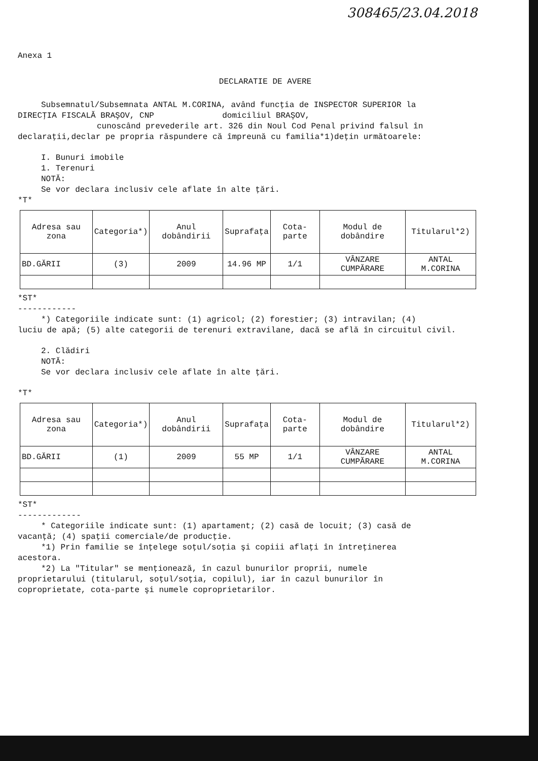308465/23.04.2018
Anexa 1
DECLARATIE DE AVERE
Subsemnatul/Subsemnata ANTAL M.CORINA, având funcţia de INSPECTOR SUPERIOR la
DIRECŢIA FISCALĂ BRAŞOV, CNP domiciliul BRAŞOV,
cunoscând prevederile art. 326 din Noul Cod Penal privind falsul în
declaraţii,declar pe propria răspundere că împreună cu familia*1)deţin următoarele:
I. Bunuri imobile
1. Terenuri
NOTĂ:
Se vor declara inclusiv cele aflate în alte ţări.
*T*
| Adresa sau zona | Categoria*) | Anul dobândirii | Suprafaţa | Cota-parte | Modul de dobândire | Titularul*2) |
| --- | --- | --- | --- | --- | --- | --- |
| BD.GĂRII | (3) | 2009 | 14.96 MP | 1/1 | VÂNZARE CUMPĂRARE | ANTAL M.CORINA |
*ST*
------------
*) Categoriile indicate sunt: (1) agricol; (2) forestier; (3) intravilan; (4)
luciu de apă; (5) alte categorii de terenuri extravilane, dacă se află în circuitul civil.
2. Clădiri
NOTĂ:
Se vor declara inclusiv cele aflate în alte ţări.
*T*
| Adresa sau zona | Categoria*) | Anul dobândirii | Suprafaţa | Cota-parte | Modul de dobândire | Titularul*2) |
| --- | --- | --- | --- | --- | --- | --- |
| BD.GĂRII | (1) | 2009 | 55 MP | 1/1 | VÂNZARE CUMPĂRARE | ANTAL M.CORINA |
*ST*
-------------
* Categoriile indicate sunt: (1) apartament; (2) casă de locuit; (3) casă de
vacanţă; (4) spaţii comerciale/de producţie.
*1) Prin familie se înţelege soţul/soţia şi copiii aflaţi în întreţinerea
acestora.
*2) La "Titular" se menţionează, în cazul bunurilor proprii, numele
proprietarului (titularul, soţul/soţia, copilul), iar în cazul bunurilor în
coproprietate, cota-parte şi numele coproprietarilor.